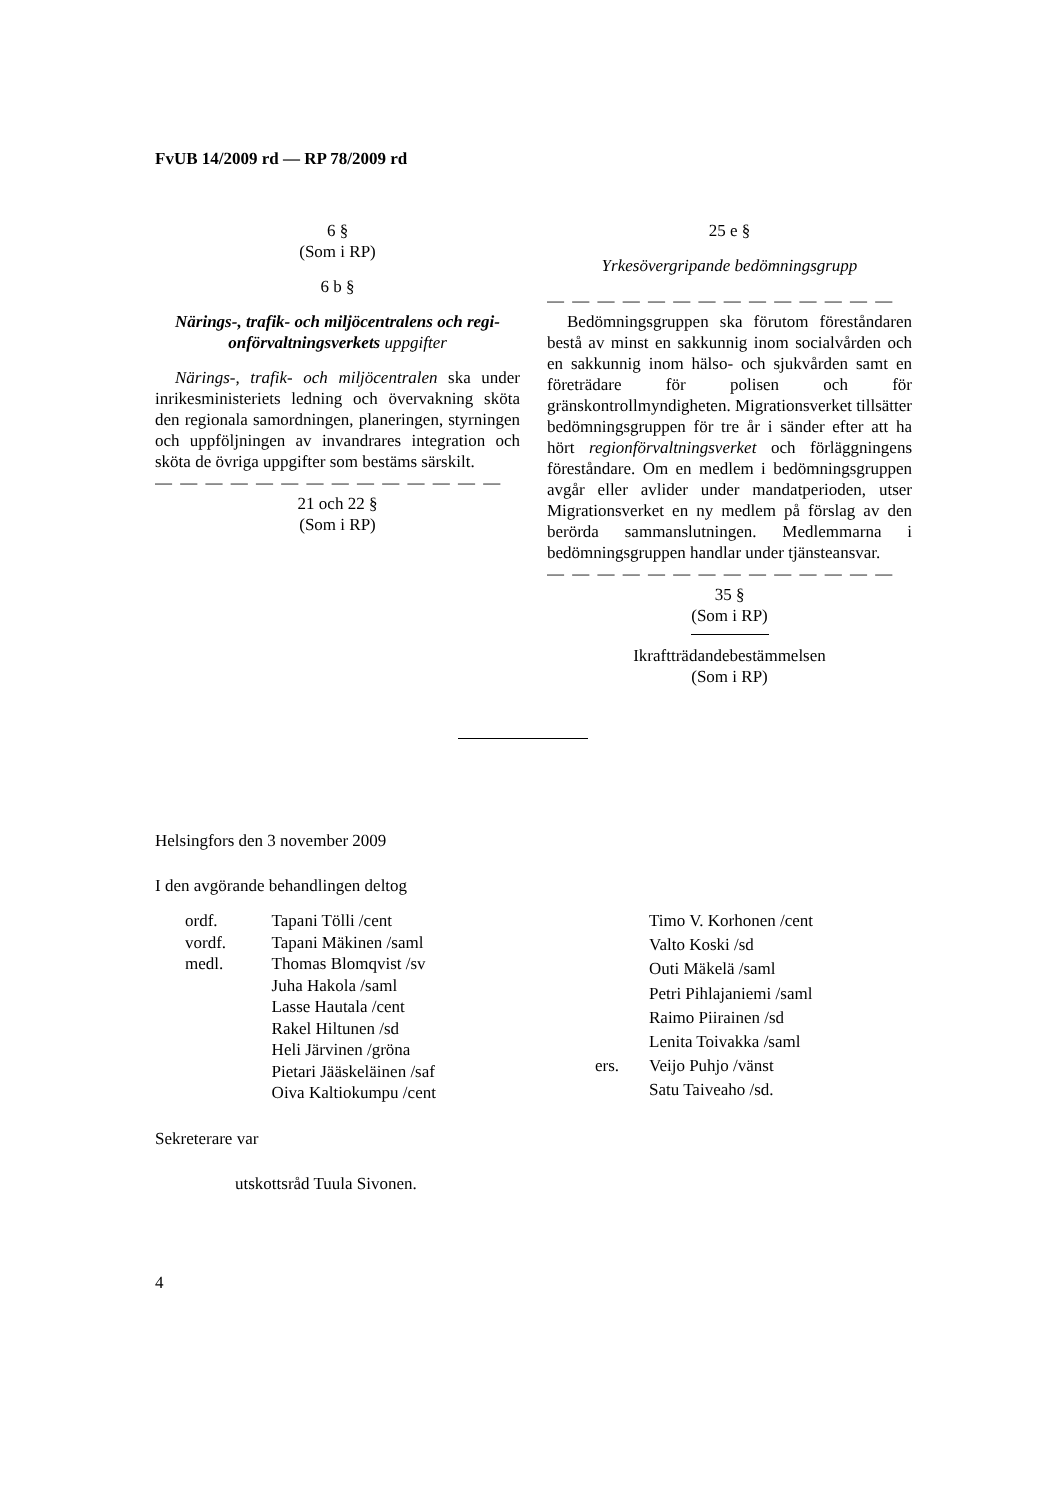FvUB 14/2009 rd — RP 78/2009 rd
6 §
(Som i RP)
6 b §
Närings-, trafik- och miljöcentralens och regi-onförvaltningsverkets uppgifter
Närings-, trafik- och miljöcentralen ska under inrikesministeriets ledning och övervakning sköta den regionala samordningen, planeringen, styrningen och uppföljningen av invandrares integration och sköta de övriga uppgifter som bestäms särskilt.
— — — — — — — — — — — — — —
21 och 22 §
(Som i RP)
25 e §
Yrkesövergripande bedömningsgrupp
— — — — — — — — — — — — — —
Bedömningsgruppen ska förutom föreståndaren bestå av minst en sakkunnig inom socialvården och en sakkunnig inom hälso- och sjukvården samt en företrädare för polisen och för gränskontrollmyndigheten. Migrationsverket tillsätter bedömningsgruppen för tre år i sänder efter att ha hört regionförvaltningsverket och förläggningens föreståndare. Om en medlem i bedömningsgruppen avgår eller avlider under mandatperioden, utser Migrationsverket en ny medlem på förslag av den berörda sammanslutningen. Medlemmarna i bedömningsgruppen handlar under tjänsteansvar.
— — — — — — — — — — — — — —
35 §
(Som i RP)
Ikraftträdandebestämmelsen
(Som i RP)
Helsingfors den 3 november 2009
I den avgörande behandlingen deltog
| ordf. | Tapani Tölli /cent |
| vordf. | Tapani Mäkinen /saml |
| medl. | Thomas Blomqvist /sv |
| | Juha Hakola /saml |
| | Lasse Hautala /cent |
| | Rakel Hiltunen /sd |
| | Heli Järvinen /gröna |
| | Pietari Jääskeläinen /saf |
| | Oiva Kaltiokumpu /cent |
| | Timo V. Korhonen /cent |
| | Valto Koski /sd |
| | Outi Mäkelä /saml |
| | Petri Pihlajaniemi /saml |
| | Raimo Piirainen /sd |
| | Lenita Toivakka /saml |
| ers. | Veijo Puhjo /vänst |
| | Satu Taiveaho /sd. |
Sekreterare var
utskottsråd Tuula Sivonen.
4